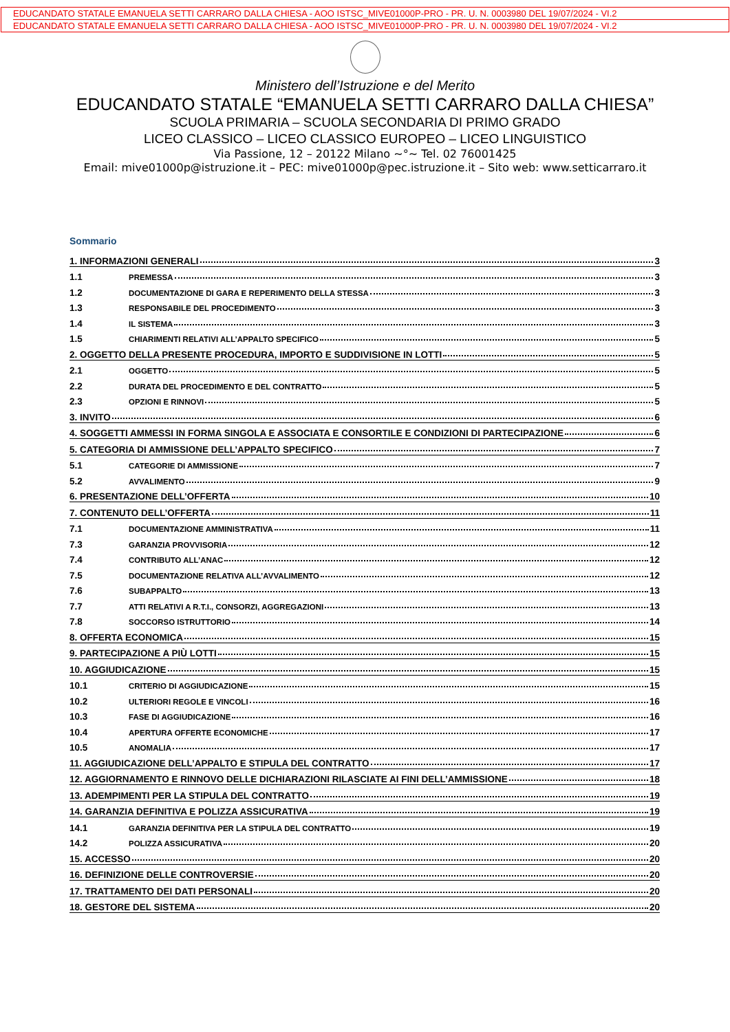EDUCANDATO STATALE EMANUELA SETTI CARRARO DALLA CHIESA - AOO ISTSC_MIVE01000P-PRO - PR. U. N. 0003980 DEL 19/07/2024 - VI.2
EDUCANDATO STATALE EMANUELA SETTI CARRARO DALLA CHIESA - AOO ISTSC_MIVE01000P-PRO - PR. U. N. 0003980 DEL 19/07/2024 - VI.2
Ministero dell’Istruzione e del Merito
EDUCANDATO STATALE “EMANUELA SETTI CARRARO DALLA CHIESA”
SCUOLA PRIMARIA – SCUOLA SECONDARIA DI PRIMO GRADO
LICEO CLASSICO – LICEO CLASSICO EUROPEO – LICEO LINGUISTICO
Via Passione, 12 – 20122 Milano ~°~ Tel. 02 76001425
Email: mive01000p@istruzione.it – PEC: mive01000p@pec.istruzione.it – Sito web: www.setticarraro.it
Sommario
1. INFORMAZIONI GENERALI 3
1.1 PREMESSA 3
1.2 DOCUMENTAZIONE DI GARA E REPERIMENTO DELLA STESSA 3
1.3 RESPONSABILE DEL PROCEDIMENTO 3
1.4 IL SISTEMA 3
1.5 CHIARIMENTI RELATIVI ALL’APPALTO SPECIFICO 5
2. OGGETTO DELLA PRESENTE PROCEDURA, IMPORTO E SUDDIVISIONE IN LOTTI 5
2.1 OGGETTO 5
2.2 DURATA DEL PROCEDIMENTO E DEL CONTRATTO 5
2.3 OPZIONI E RINNOVI 5
3. INVITO 6
4. SOGGETTI AMMESSI IN FORMA SINGOLA E ASSOCIATA E CONSORTILE E CONDIZIONI DI PARTECIPAZIONE 6
5. CATEGORIA DI AMMISSIONE DELL’APPALTO SPECIFICO 7
5.1 CATEGORIE DI AMMISSIONE 7
5.2 AVVALIMENTO 9
6. PRESENTAZIONE DELL’OFFERTA 10
7. CONTENUTO DELL’OFFERTA 11
7.1 DOCUMENTAZIONE AMMINISTRATIVA 11
7.3 GARANZIA PROVVISORIA 12
7.4 CONTRIBUTO ALL’ANAC 12
7.5 DOCUMENTAZIONE RELATIVA ALL’AVVALIMENTO 12
7.6 SUBAPPALTO 13
7.7 ATTI RELATIVI A R.T.I., CONSORZI, AGGREGAZIONI 13
7.8 SOCCORSO ISTRUTTORIO 14
8. OFFERTA ECONOMICA 15
9. PARTECIPAZIONE A PIÙ LOTTI 15
10. AGGIUDICAZIONE 15
10.1 CRITERIO DI AGGIUDICAZIONE 15
10.2 ULTERIORI REGOLE E VINCOLI 16
10.3 FASE DI AGGIUDICAZIONE 16
10.4 APERTURA OFFERTE ECONOMICHE 17
10.5 ANOMALIA 17
11. AGGIUDICAZIONE DELL’APPALTO E STIPULA DEL CONTRATTO 17
12. AGGIORNAMENTO E RINNOVO DELLE DICHIARAZIONI RILASCIATE AI FINI DELL’AMMISSIONE 18
13. ADEMPIMENTI PER LA STIPULA DEL CONTRATTO 19
14. GARANZIA DEFINITIVA E POLIZZA ASSICURATIVA 19
14.1 GARANZIA DEFINITIVA PER LA STIPULA DEL CONTRATTO 19
14.2 POLIZZA ASSICURATIVA 20
15. ACCESSO 20
16. DEFINIZIONE DELLE CONTROVERSIE 20
17. TRATTAMENTO DEI DATI PERSONALI 20
18. GESTORE DEL SISTEMA 20